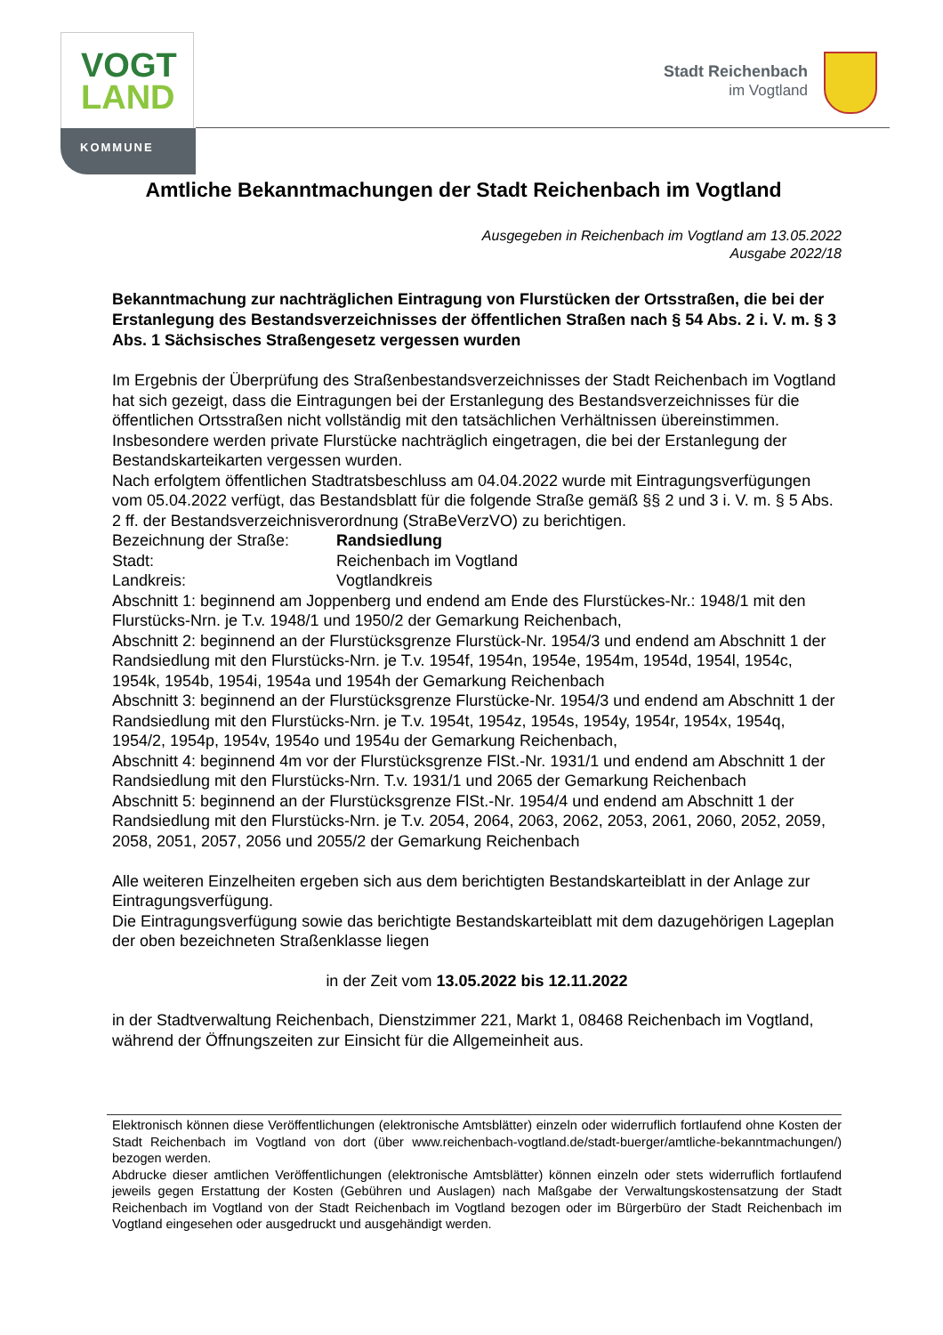VOGT
LAND
KOMMUNE
Stadt Reichenbach
im Vogtland
Amtliche Bekanntmachungen der Stadt Reichenbach im Vogtland
Ausgegeben in Reichenbach im Vogtland am 13.05.2022
Ausgabe 2022/18
Bekanntmachung zur nachträglichen Eintragung von Flurstücken der Ortsstraßen, die bei der Erstanlegung des Bestandsverzeichnisses der öffentlichen Straßen nach § 54 Abs. 2 i. V. m. § 3 Abs. 1 Sächsisches Straßengesetz vergessen wurden
Im Ergebnis der Überprüfung des Straßenbestandsverzeichnisses der Stadt Reichenbach im Vogtland hat sich gezeigt, dass die Eintragungen bei der Erstanlegung des Bestandsverzeichnisses für die öffentlichen Ortsstraßen nicht vollständig mit den tatsächlichen Verhältnissen übereinstimmen.
Insbesondere werden private Flurstücke nachträglich eingetragen, die bei der Erstanlegung der Bestandskarteikarten vergessen wurden.
Nach erfolgtem öffentlichen Stadtratsbeschluss am 04.04.2022 wurde mit Eintragungsverfügungen vom 05.04.2022 verfügt, das Bestandsblatt für die folgende Straße gemäß §§ 2 und 3 i. V. m. § 5 Abs. 2 ff. der Bestandsverzeichnisverordnung (StraBeVerzVO) zu berichtigen.
Bezeichnung der Straße: Randsiedlung
Stadt: Reichenbach im Vogtland
Landkreis: Vogtlandkreis
Abschnitt 1: beginnend am Joppenberg und endend am Ende des Flurstückes-Nr.: 1948/1 mit den Flurstücks-Nrn. je T.v. 1948/1 und 1950/2 der Gemarkung Reichenbach,
Abschnitt 2: beginnend an der Flurstücksgrenze Flurstück-Nr. 1954/3 und endend am Abschnitt 1 der Randsiedlung mit den Flurstücks-Nrn. je T.v. 1954f, 1954n, 1954e, 1954m, 1954d, 1954l, 1954c, 1954k, 1954b, 1954i, 1954a und 1954h der Gemarkung Reichenbach
Abschnitt 3: beginnend an der Flurstücksgrenze Flurstücke-Nr. 1954/3 und endend am Abschnitt 1 der Randsiedlung mit den Flurstücks-Nrn. je T.v. 1954t, 1954z, 1954s, 1954y, 1954r, 1954x, 1954q, 1954/2, 1954p, 1954v, 1954o und 1954u der Gemarkung Reichenbach,
Abschnitt 4: beginnend 4m vor der Flurstücksgrenze FlSt.-Nr. 1931/1 und endend am Abschnitt 1 der Randsiedlung mit den Flurstücks-Nrn. T.v. 1931/1 und 2065 der Gemarkung Reichenbach
Abschnitt 5: beginnend an der Flurstücksgrenze FlSt.-Nr. 1954/4 und endend am Abschnitt 1 der Randsiedlung mit den Flurstücks-Nrn. je T.v. 2054, 2064, 2063, 2062, 2053, 2061, 2060, 2052, 2059, 2058, 2051, 2057, 2056 und 2055/2 der Gemarkung Reichenbach
Alle weiteren Einzelheiten ergeben sich aus dem berichtigten Bestandskarteiblatt in der Anlage zur Eintragungsverfügung.
Die Eintragungsverfügung sowie das berichtigte Bestandskarteiblatt mit dem dazugehörigen Lageplan der oben bezeichneten Straßenklasse liegen
in der Zeit vom 13.05.2022 bis 12.11.2022
in der Stadtverwaltung Reichenbach, Dienstzimmer 221, Markt 1, 08468 Reichenbach im Vogtland, während der Öffnungszeiten zur Einsicht für die Allgemeinheit aus.
Elektronisch können diese Veröffentlichungen (elektronische Amtsblätter) einzeln oder widerruflich fortlaufend ohne Kosten der Stadt Reichenbach im Vogtland von dort (über www.reichenbach-vogtland.de/stadt-buerger/amtliche-bekanntmachungen/) bezogen werden.
Abdrucke dieser amtlichen Veröffentlichungen (elektronische Amtsblätter) können einzeln oder stets widerruflich fortlaufend jeweils gegen Erstattung der Kosten (Gebühren und Auslagen) nach Maßgabe der Verwaltungskostensatzung der Stadt Reichenbach im Vogtland von der Stadt Reichenbach im Vogtland bezogen oder im Bürgerbüro der Stadt Reichenbach im Vogtland eingesehen oder ausgedruckt und ausgehändigt werden.